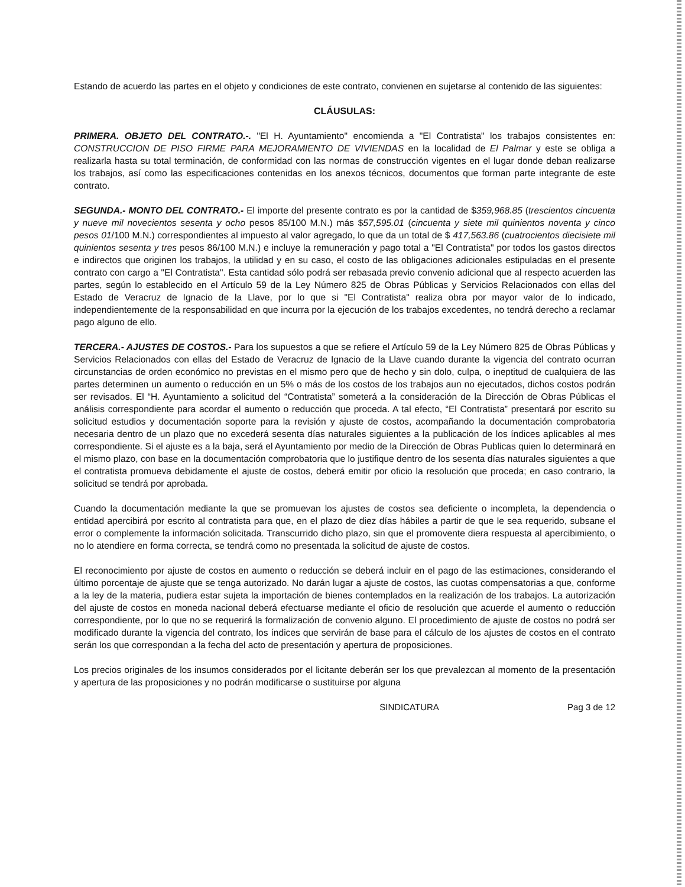Estando de acuerdo las partes en el objeto y condiciones de este contrato, convienen en sujetarse al contenido de las siguientes:
CLÁUSULAS:
PRIMERA. OBJETO DEL CONTRATO.-. "El H. Ayuntamiento" encomienda a "El Contratista" los trabajos consistentes en: CONSTRUCCION DE PISO FIRME PARA MEJORAMIENTO DE VIVIENDAS en la localidad de El Palmar y este se obliga a realizarla hasta su total terminación, de conformidad con las normas de construcción vigentes en el lugar donde deban realizarse los trabajos, así como las especificaciones contenidas en los anexos técnicos, documentos que forman parte integrante de este contrato.
SEGUNDA.- MONTO DEL CONTRATO.- El importe del presente contrato es por la cantidad de $359,968.85 (trescientos cincuenta y nueve mil novecientos sesenta y ocho pesos 85/100 M.N.) más $57,595.01 (cincuenta y siete mil quinientos noventa y cinco pesos 01/100 M.N.) correspondientes al impuesto al valor agregado, lo que da un total de $ 417,563.86 (cuatrocientos diecisiete mil quinientos sesenta y tres pesos 86/100 M.N.) e incluye la remuneración y pago total a "El Contratista" por todos los gastos directos e indirectos que originen los trabajos, la utilidad y en su caso, el costo de las obligaciones adicionales estipuladas en el presente contrato con cargo a "El Contratista". Esta cantidad sólo podrá ser rebasada previo convenio adicional que al respecto acuerden las partes, según lo establecido en el Artículo 59 de la Ley Número 825 de Obras Públicas y Servicios Relacionados con ellas del Estado de Veracruz de Ignacio de la Llave, por lo que si "El Contratista" realiza obra por mayor valor de lo indicado, independientemente de la responsabilidad en que incurra por la ejecución de los trabajos excedentes, no tendrá derecho a reclamar pago alguno de ello.
TERCERA.- AJUSTES DE COSTOS.- Para los supuestos a que se refiere el Artículo 59 de la Ley Número 825 de Obras Públicas y Servicios Relacionados con ellas del Estado de Veracruz de Ignacio de la Llave cuando durante la vigencia del contrato ocurran circunstancias de orden económico no previstas en el mismo pero que de hecho y sin dolo, culpa, o ineptitud de cualquiera de las partes determinen un aumento o reducción en un 5% o más de los costos de los trabajos aun no ejecutados, dichos costos podrán ser revisados. El “H. Ayuntamiento a solicitud del “Contratista” someterá a la consideración de la Dirección de Obras Públicas el análisis correspondiente para acordar el aumento o reducción que proceda. A tal efecto, “El Contratista” presentará por escrito su solicitud estudios y documentación soporte para la revisión y ajuste de costos, acompañando la documentación comprobatoria necesaria dentro de un plazo que no excederá sesenta días naturales siguientes a la publicación de los índices aplicables al mes correspondiente. Si el ajuste es a la baja, será el Ayuntamiento por medio de la Dirección de Obras Publicas quien lo determinará en el mismo plazo, con base en la documentación comprobatoria que lo justifique dentro de los sesenta días naturales siguientes a que el contratista promueva debidamente el ajuste de costos, deberá emitir por oficio la resolución que proceda; en caso contrario, la solicitud se tendrá por aprobada.
Cuando la documentación mediante la que se promuevan los ajustes de costos sea deficiente o incompleta, la dependencia o entidad apercibirá por escrito al contratista para que, en el plazo de diez días hábiles a partir de que le sea requerido, subsane el error o complemente la información solicitada. Transcurrido dicho plazo, sin que el promovente diera respuesta al apercibimiento, o no lo atendiere en forma correcta, se tendrá como no presentada la solicitud de ajuste de costos.
El reconocimiento por ajuste de costos en aumento o reducción se deberá incluir en el pago de las estimaciones, considerando el último porcentaje de ajuste que se tenga autorizado. No darán lugar a ajuste de costos, las cuotas compensatorias a que, conforme a la ley de la materia, pudiera estar sujeta la importación de bienes contemplados en la realización de los trabajos. La autorización del ajuste de costos en moneda nacional deberá efectuarse mediante el oficio de resolución que acuerde el aumento o reducción correspondiente, por lo que no se requerirá la formalización de convenio alguno. El procedimiento de ajuste de costos no podrá ser modificado durante la vigencia del contrato, los índices que servirán de base para el cálculo de los ajustes de costos en el contrato serán los que correspondan a la fecha del acto de presentación y apertura de proposiciones.
Los precios originales de los insumos considerados por el licitante deberán ser los que prevalezcan al momento de la presentación y apertura de las proposiciones y no podrán modificarse o sustituirse por alguna
SINDICATURA Pag 3 de 12